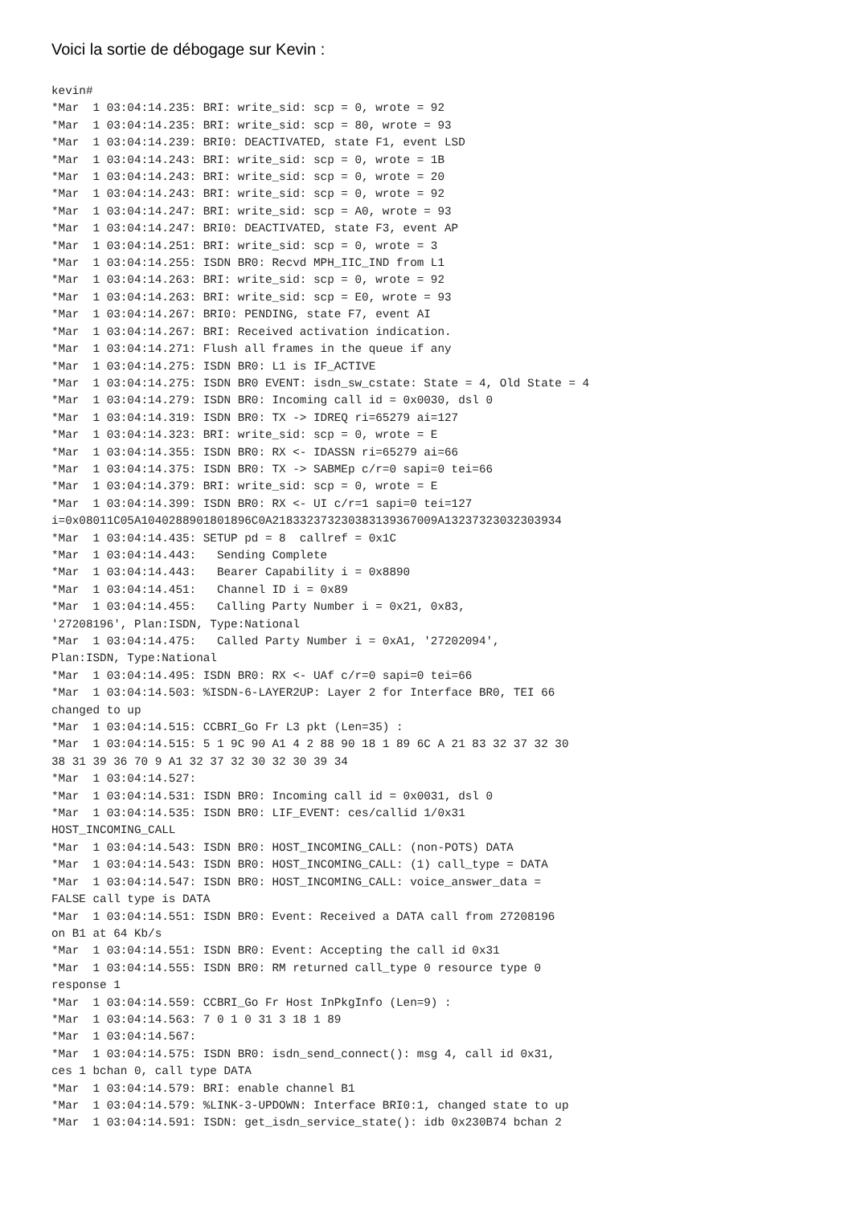Voici la sortie de débogage sur Kevin :
kevin#
*Mar  1 03:04:14.235: BRI: write_sid: scp = 0, wrote = 92
*Mar  1 03:04:14.235: BRI: write_sid: scp = 80, wrote = 93
*Mar  1 03:04:14.239: BRI0: DEACTIVATED, state F1, event LSD
*Mar  1 03:04:14.243: BRI: write_sid: scp = 0, wrote = 1B
*Mar  1 03:04:14.243: BRI: write_sid: scp = 0, wrote = 20
*Mar  1 03:04:14.243: BRI: write_sid: scp = 0, wrote = 92
*Mar  1 03:04:14.247: BRI: write_sid: scp = A0, wrote = 93
*Mar  1 03:04:14.247: BRI0: DEACTIVATED, state F3, event AP
*Mar  1 03:04:14.251: BRI: write_sid: scp = 0, wrote = 3
*Mar  1 03:04:14.255: ISDN BR0: Recvd MPH_IIC_IND from L1
*Mar  1 03:04:14.263: BRI: write_sid: scp = 0, wrote = 92
*Mar  1 03:04:14.263: BRI: write_sid: scp = E0, wrote = 93
*Mar  1 03:04:14.267: BRI0: PENDING, state F7, event AI
*Mar  1 03:04:14.267: BRI: Received activation indication.
*Mar  1 03:04:14.271: Flush all frames in the queue if any
*Mar  1 03:04:14.275: ISDN BR0: L1 is IF_ACTIVE
*Mar  1 03:04:14.275: ISDN BR0 EVENT: isdn_sw_cstate: State = 4, Old State = 4
*Mar  1 03:04:14.279: ISDN BR0: Incoming call id = 0x0030, dsl 0
*Mar  1 03:04:14.319: ISDN BR0: TX -> IDREQ ri=65279 ai=127
*Mar  1 03:04:14.323: BRI: write_sid: scp = 0, wrote = E
*Mar  1 03:04:14.355: ISDN BR0: RX <- IDASSN ri=65279 ai=66
*Mar  1 03:04:14.375: ISDN BR0: TX -> SABMEp c/r=0 sapi=0 tei=66
*Mar  1 03:04:14.379: BRI: write_sid: scp = 0, wrote = E
*Mar  1 03:04:14.399: ISDN BR0: RX <- UI c/r=1 sapi=0 tei=127
i=0x08011C05A1040288901801896C0A218332373230383139367009A13237323032303934
*Mar  1 03:04:14.435: SETUP pd = 8  callref = 0x1C
*Mar  1 03:04:14.443:   Sending Complete
*Mar  1 03:04:14.443:   Bearer Capability i = 0x8890
*Mar  1 03:04:14.451:   Channel ID i = 0x89
*Mar  1 03:04:14.455:   Calling Party Number i = 0x21, 0x83,
'27208196', Plan:ISDN, Type:National
*Mar  1 03:04:14.475:   Called Party Number i = 0xA1, '27202094',
Plan:ISDN, Type:National
*Mar  1 03:04:14.495: ISDN BR0: RX <- UAf c/r=0 sapi=0 tei=66
*Mar  1 03:04:14.503: %ISDN-6-LAYER2UP: Layer 2 for Interface BR0, TEI 66
changed to up
*Mar  1 03:04:14.515: CCBRI_Go Fr L3 pkt (Len=35) :
*Mar  1 03:04:14.515: 5 1 9C 90 A1 4 2 88 90 18 1 89 6C A 21 83 32 37 32 30
38 31 39 36 70 9 A1 32 37 32 30 32 30 39 34
*Mar  1 03:04:14.527:
*Mar  1 03:04:14.531: ISDN BR0: Incoming call id = 0x0031, dsl 0
*Mar  1 03:04:14.535: ISDN BR0: LIF_EVENT: ces/callid 1/0x31
HOST_INCOMING_CALL
*Mar  1 03:04:14.543: ISDN BR0: HOST_INCOMING_CALL: (non-POTS) DATA
*Mar  1 03:04:14.543: ISDN BR0: HOST_INCOMING_CALL: (1) call_type = DATA
*Mar  1 03:04:14.547: ISDN BR0: HOST_INCOMING_CALL: voice_answer_data =
FALSE call type is DATA
*Mar  1 03:04:14.551: ISDN BR0: Event: Received a DATA call from 27208196
on B1 at 64 Kb/s
*Mar  1 03:04:14.551: ISDN BR0: Event: Accepting the call id 0x31
*Mar  1 03:04:14.555: ISDN BR0: RM returned call_type 0 resource type 0
response 1
*Mar  1 03:04:14.559: CCBRI_Go Fr Host InPkgInfo (Len=9) :
*Mar  1 03:04:14.563: 7 0 1 0 31 3 18 1 89
*Mar  1 03:04:14.567:
*Mar  1 03:04:14.575: ISDN BR0: isdn_send_connect(): msg 4, call id 0x31,
ces 1 bchan 0, call type DATA
*Mar  1 03:04:14.579: BRI: enable channel B1
*Mar  1 03:04:14.579: %LINK-3-UPDOWN: Interface BRI0:1, changed state to up
*Mar  1 03:04:14.591: ISDN: get_isdn_service_state(): idb 0x230B74 bchan 2